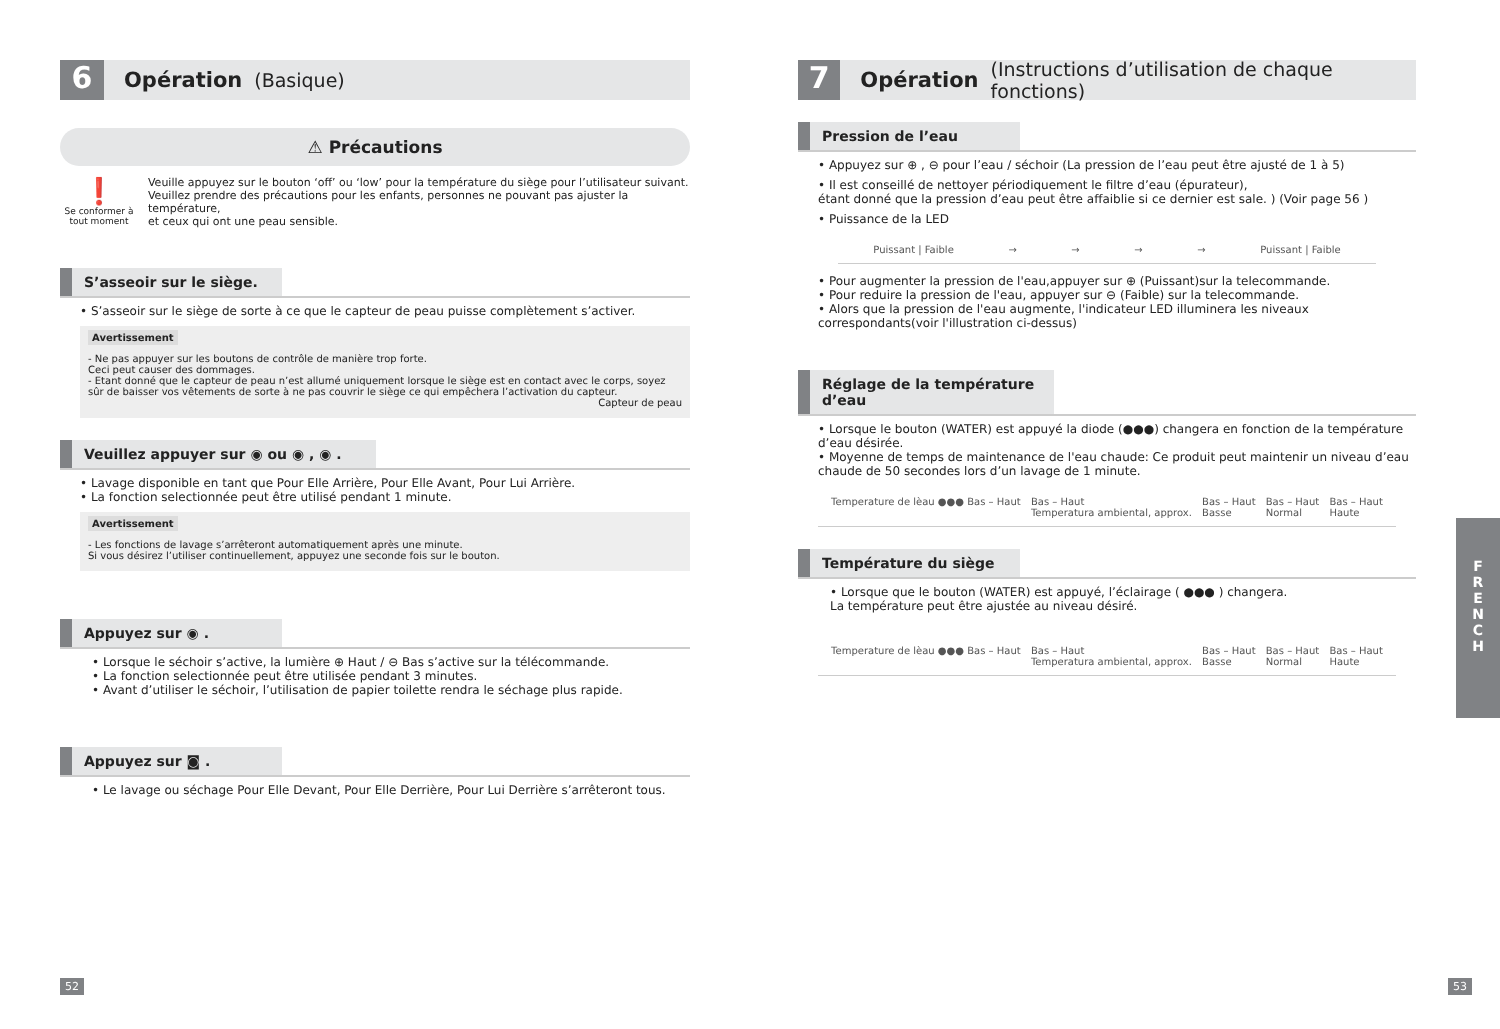6
Opération (Basique)
⚠ Précautions
❗
Se conformer à tout moment
Veuille appuyez sur le bouton ‘off’ ou ‘low’ pour la température du siège pour l’utilisateur suivant.
Veuillez prendre des précautions pour les enfants, personnes ne pouvant pas ajuster la température,
et ceux qui ont une peau sensible.
S’asseoir sur le siège.
• S’asseoir sur le siège de sorte à ce que le capteur de peau puisse complètement s’activer.
Avertissement
- Ne pas appuyer sur les boutons de contrôle de manière trop forte.
Ceci peut causer des dommages.
- Etant donné que le capteur de peau n’est allumé uniquement lorsque le siège est en contact avec le corps, soyez sûr de baisser vos vêtements de sorte à ne pas couvrir le siège ce qui empêchera l’activation du capteur.
Capteur de peau
Veuillez appuyer sur ◉ ou ◉ , ◉ .
• Lavage disponible en tant que Pour Elle Arrière, Pour Elle Avant, Pour Lui Arrière.
• La fonction selectionnée peut être utilisé pendant 1 minute.
Avertissement
- Les fonctions de lavage s’arrêteront automatiquement après une minute.
Si vous désirez l’utiliser continuellement, appuyez une seconde fois sur le bouton.
Appuyez sur ◉ .
• Lorsque le séchoir s’active, la lumière ⊕ Haut / ⊖ Bas s’active sur la télécommande.
• La fonction selectionnée peut être utilisée pendant 3 minutes.
• Avant d’utiliser le séchoir, l’utilisation de papier toilette rendra le séchage plus rapide.
Appuyez sur ◙ .
• Le lavage ou séchage Pour Elle Devant, Pour Elle Derrière, Pour Lui Derrière s’arrêteront tous.
52
7
Opération (Instructions d’utilisation de chaque fonctions)
Pression de l’eau
• Appuyez sur ⊕ , ⊖ pour l’eau / séchoir (La pression de l’eau peut être ajusté de 1 à 5)
• Il est conseillé de nettoyer périodiquement le filtre d’eau (épurateur),
étant donné que la pression d’eau peut être affaiblie si ce dernier est sale. ) (Voir page 56 )
• Puissance de la LED
Puissant | Faible → → → → Puissant | Faible
• Pour augmenter la pression de l'eau,appuyer sur ⊕ (Puissant)sur la telecommande.
• Pour reduire la pression de l'eau, appuyer sur ⊖ (Faible) sur la telecommande.
• Alors que la pression de l'eau augmente, l'indicateur LED illuminera les niveaux correspondants(voir l'illustration ci-dessus)
Réglage de la température d’eau
• Lorsque le bouton (WATER) est appuyé la diode (●●●) changera en fonction de la température d’eau désirée.
• Moyenne de temps de maintenance de l'eau chaude: Ce produit peut maintenir un niveau d’eau chaude de 50 secondes lors d’un lavage de 1 minute.
Temperature de lèau ●●● Bas – Haut Bas – Haut
Temperatura ambiental, approx. Bas – Haut
Basse Bas – Haut
Normal Bas – Haut
Haute
Température du siège
• Lorsque que le bouton (WATER) est appuyé, l’éclairage ( ●●● ) changera.
La température peut être ajustée au niveau désiré.
Temperature de lèau ●●● Bas – Haut Bas – Haut
Temperatura ambiental, approx. Bas – Haut
Basse Bas – Haut
Normal Bas – Haut
Haute
53
F
R
E
N
C
H